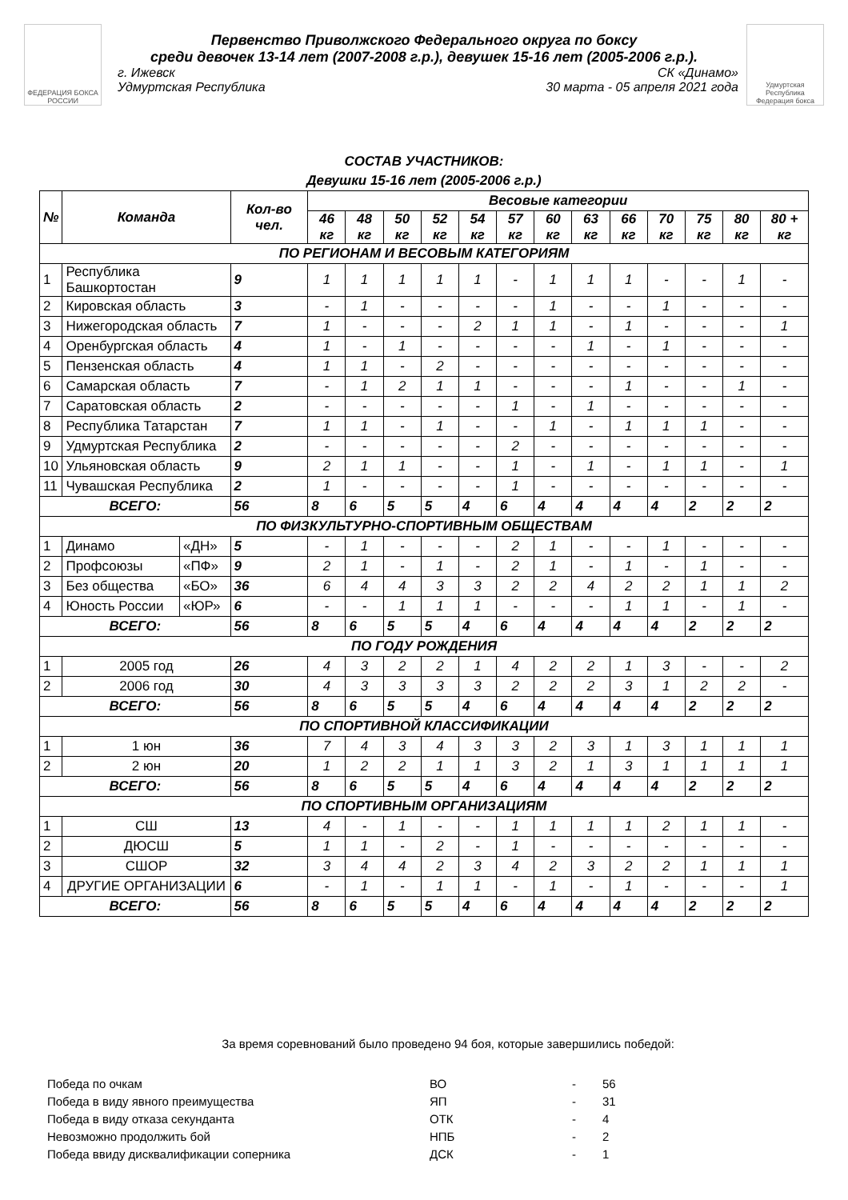ФЕДЕРАЦИЯ БОКСА РОССИИ
Первенство Приволжского Федерального округа по боксу
среди девочек 13-14 лет (2007-2008 г.р.), девушек 15-16 лет (2005-2006 г.р.).
г. Ижевск СК «Динамо»
Удмуртская Республика 30 марта - 05 апреля 2021 года
Удмуртская Республика Федерация бокса
СОСТАВ УЧАСТНИКОВ:
Девушки 15-16 лет (2005-2006 г.р.)
| № | Команда | | Кол-во чел. | Весовые категории | | | | | | | | | | | | |
| --- | --- | --- | --- | --- | --- | --- | --- | --- | --- | --- | --- | --- | --- | --- | --- | --- |
| | | | | 46 кг | 48 кг | 50 кг | 52 кг | 54 кг | 57 кг | 60 кг | 63 кг | 66 кг | 70 кг | 75 кг | 80 кг | 80 + кг |
| ПО РЕГИОНАМ И ВЕСОВЫМ КАТЕГОРИЯМ | | | | | | | | | | | | | | | | |
| 1 | Республика Башкортостан | | 9 | 1 | 1 | 1 | 1 | 1 | - | 1 | 1 | 1 | - | - | 1 | - |
| 2 | Кировская область | | 3 | - | 1 | - | - | - | - | 1 | - | - | 1 | - | - | - |
| 3 | Нижегородская область | | 7 | 1 | - | - | - | 2 | 1 | 1 | - | 1 | - | - | - | 1 |
| 4 | Оренбургская область | | 4 | 1 | - | 1 | - | - | - | - | 1 | - | 1 | - | - | - |
| 5 | Пензенская область | | 4 | 1 | 1 | - | 2 | - | - | - | - | - | - | - | - | - |
| 6 | Самарская область | | 7 | - | 1 | 2 | 1 | 1 | - | - | - | 1 | - | - | 1 | - |
| 7 | Саратовская область | | 2 | - | - | - | - | - | 1 | - | 1 | - | - | - | - | - |
| 8 | Республика Татарстан | | 7 | 1 | 1 | - | 1 | - | - | 1 | - | 1 | 1 | 1 | - | - |
| 9 | Удмуртская Республика | | 2 | - | - | - | - | - | 2 | - | - | - | - | - | - | - |
| 10 | Ульяновская область | | 9 | 2 | 1 | 1 | - | - | 1 | - | 1 | - | 1 | 1 | - | 1 |
| 11 | Чувашская Республика | | 2 | 1 | - | - | - | - | 1 | - | - | - | - | - | - | - |
| ВСЕГО: | | | 56 | 8 | 6 | 5 | 5 | 4 | 6 | 4 | 4 | 4 | 4 | 2 | 2 | 2 |
| ПО ФИЗКУЛЬТУРНО-СПОРТИВНЫМ ОБЩЕСТВАМ | | | | | | | | | | | | | | | | |
| 1 | Динамо | «ДН» | 5 | - | 1 | - | - | - | 2 | 1 | - | - | 1 | - | - | - |
| 2 | Профсоюзы | «ПФ» | 9 | 2 | 1 | - | 1 | - | 2 | 1 | - | 1 | - | 1 | - | - |
| 3 | Без общества | «БО» | 36 | 6 | 4 | 4 | 3 | 3 | 2 | 2 | 4 | 2 | 2 | 1 | 1 | 2 |
| 4 | Юность России | «ЮР» | 6 | - | - | 1 | 1 | 1 | - | - | - | 1 | 1 | - | 1 | - |
| ВСЕГО: | | | 56 | 8 | 6 | 5 | 5 | 4 | 6 | 4 | 4 | 4 | 4 | 2 | 2 | 2 |
| ПО ГОДУ РОЖДЕНИЯ | | | | | | | | | | | | | | | | |
| 1 | 2005 год | | 26 | 4 | 3 | 2 | 2 | 1 | 4 | 2 | 2 | 1 | 3 | - | - | 2 |
| 2 | 2006 год | | 30 | 4 | 3 | 3 | 3 | 3 | 2 | 2 | 2 | 3 | 1 | 2 | 2 | - |
| ВСЕГО: | | | 56 | 8 | 6 | 5 | 5 | 4 | 6 | 4 | 4 | 4 | 4 | 2 | 2 | 2 |
| ПО СПОРТИВНОЙ КЛАССИФИКАЦИИ | | | | | | | | | | | | | | | | |
| 1 | 1 юн | | 36 | 7 | 4 | 3 | 4 | 3 | 3 | 2 | 3 | 1 | 3 | 1 | 1 | 1 |
| 2 | 2 юн | | 20 | 1 | 2 | 2 | 1 | 1 | 3 | 2 | 1 | 3 | 1 | 1 | 1 | 1 |
| ВСЕГО: | | | 56 | 8 | 6 | 5 | 5 | 4 | 6 | 4 | 4 | 4 | 4 | 2 | 2 | 2 |
| ПО СПОРТИВНЫМ ОРГАНИЗАЦИЯМ | | | | | | | | | | | | | | | | |
| 1 | СШ | | 13 | 4 | - | 1 | - | - | 1 | 1 | 1 | 1 | 2 | 1 | 1 | - |
| 2 | ДЮСШ | | 5 | 1 | 1 | - | 2 | - | 1 | - | - | - | - | - | - | - |
| 3 | СШОР | | 32 | 3 | 4 | 4 | 2 | 3 | 4 | 2 | 3 | 2 | 2 | 1 | 1 | 1 |
| 4 | ДРУГИЕ ОРГАНИЗАЦИИ | | 6 | - | 1 | - | 1 | 1 | - | 1 | - | 1 | - | - | - | 1 |
| ВСЕГО: | | | 56 | 8 | 6 | 5 | 5 | 4 | 6 | 4 | 4 | 4 | 4 | 2 | 2 | 2 |
За время соревнований было проведено 94 боя, которые завершились победой:
| Победа по очкам | ВО | - | 56 |
| Победа в виду явного преимущества | ЯП | - | 31 |
| Победа в виду отказа секунданта | ОТК | - | 4 |
| Невозможно продолжить бой | НПБ | - | 2 |
| Победа ввиду дисквалификации соперника | ДСК | - | 1 |